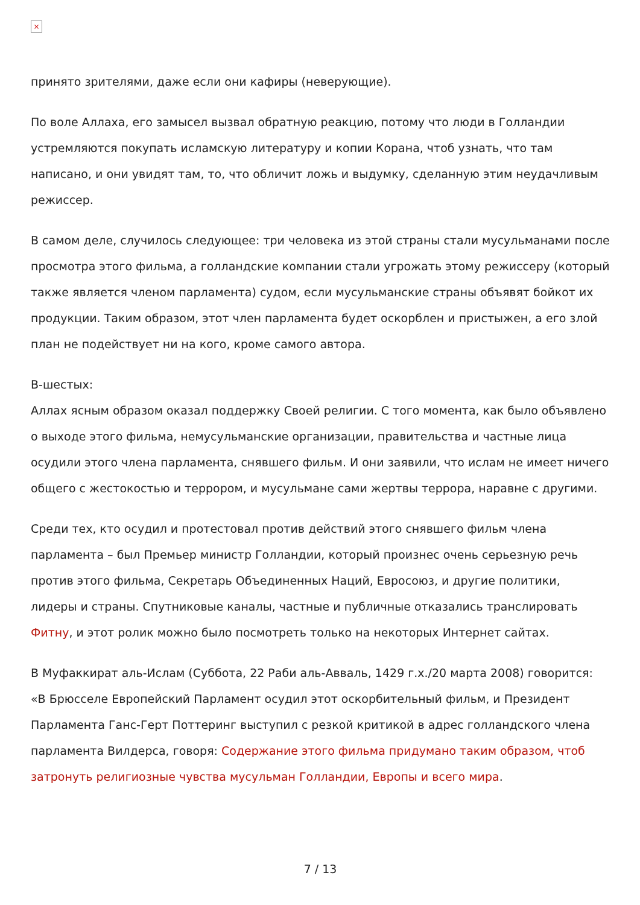×
принято зрителями, даже если они кафиры (неверующие).
По воле Аллаха, его замысел вызвал обратную реакцию, потому что люди в Голландии устремляются покупать исламскую литературу и копии Корана, чтоб узнать, что там написано, и они увидят там, то, что обличит ложь и выдумку, сделанную этим неудачливым режиссер.
В самом деле, случилось следующее: три человека из этой страны стали мусульманами после просмотра этого фильма, а голландские компании стали угрожать этому режиссеру (который также является членом парламента) судом, если мусульманские страны объявят бойкот их продукции. Таким образом, этот член парламента будет оскорблен и пристыжен, а его злой план не подействует ни на кого, кроме самого автора.
В-шестых:
Аллах ясным образом оказал поддержку Своей религии. С того момента, как было объявлено о выходе этого фильма, немусульманские организации, правительства и частные лица осудили этого члена парламента, снявшего фильм. И они заявили, что ислам не имеет ничего общего с жестокостью и террором, и мусульмане сами жертвы террора, наравне с другими.
Среди тех, кто осудил и протестовал против действий этого снявшего фильм члена парламента – был Премьер министр Голландии, который произнес очень серьезную речь против этого фильма, Секретарь Объединенных Наций, Евросоюз, и другие политики, лидеры и страны. Спутниковые каналы, частные и публичные отказались транслировать Фитну, и этот ролик можно было посмотреть только на некоторых Интернет сайтах.
В Муфаккират аль-Ислам (Суббота, 22 Раби аль-Авваль, 1429 г.х./20 марта 2008) говорится: «В Брюсселе Европейский Парламент осудил этот оскорбительный фильм, и Президент Парламента Ганс-Герт Поттеринг выступил с резкой критикой в адрес голландского члена парламента Вилдерса, говоря: Содержание этого фильма придумано таким образом, чтоб затронуть религиозные чувства мусульман Голландии, Европы и всего мира.
7 / 13